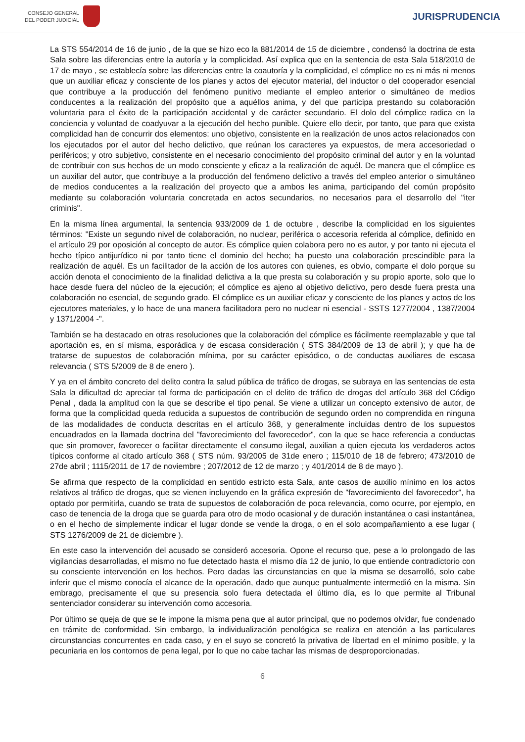CONSEJO GENERAL
DEL PODER JUDICIAL
JURISPRUDENCIA
La STS 554/2014 de 16 de junio , de la que se hizo eco la 881/2014 de 15 de diciembre , condensó la doctrina de esta Sala sobre las diferencias entre la autoría y la complicidad. Así explica que en la sentencia de esta Sala 518/2010 de 17 de mayo , se establecía sobre las diferencias entre la coautoría y la complicidad, el cómplice no es ni más ni menos que un auxiliar eficaz y consciente de los planes y actos del ejecutor material, del inductor o del cooperador esencial que contribuye a la producción del fenómeno punitivo mediante el empleo anterior o simultáneo de medios conducentes a la realización del propósito que a aquéllos anima, y del que participa prestando su colaboración voluntaria para el éxito de la participación accidental y de carácter secundario. El dolo del cómplice radica en la conciencia y voluntad de coadyuvar a la ejecución del hecho punible. Quiere ello decir, por tanto, que para que exista complicidad han de concurrir dos elementos: uno objetivo, consistente en la realización de unos actos relacionados con los ejecutados por el autor del hecho delictivo, que reúnan los caracteres ya expuestos, de mera accesoriedad o periféricos; y otro subjetivo, consistente en el necesario conocimiento del propósito criminal del autor y en la voluntad de contribuir con sus hechos de un modo consciente y eficaz a la realización de aquél. De manera que el cómplice es un auxiliar del autor, que contribuye a la producción del fenómeno delictivo a través del empleo anterior o simultáneo de medios conducentes a la realización del proyecto que a ambos les anima, participando del común propósito mediante su colaboración voluntaria concretada en actos secundarios, no necesarios para el desarrollo del "iter criminis".
En la misma línea argumental, la sentencia 933/2009 de 1 de octubre , describe la complicidad en los siguientes términos: "Existe un segundo nivel de colaboración, no nuclear, periférica o accesoria referida al cómplice, definido en el artículo 29 por oposición al concepto de autor. Es cómplice quien colabora pero no es autor, y por tanto ni ejecuta el hecho típico antijurídico ni por tanto tiene el dominio del hecho; ha puesto una colaboración prescindible para la realización de aquél. Es un facilitador de la acción de los autores con quienes, es obvio, comparte el dolo porque su acción denota el conocimiento de la finalidad delictiva a la que presta su colaboración y su propio aporte, solo que lo hace desde fuera del núcleo de la ejecución; el cómplice es ajeno al objetivo delictivo, pero desde fuera presta una colaboración no esencial, de segundo grado. El cómplice es un auxiliar eficaz y consciente de los planes y actos de los ejecutores materiales, y lo hace de una manera facilitadora pero no nuclear ni esencial - SSTS 1277/2004 , 1387/2004 y 1371/2004 -".
También se ha destacado en otras resoluciones que la colaboración del cómplice es fácilmente reemplazable y que tal aportación es, en sí misma, esporádica y de escasa consideración ( STS 384/2009 de 13 de abril ); y que ha de tratarse de supuestos de colaboración mínima, por su carácter episódico, o de conductas auxiliares de escasa relevancia ( STS 5/2009 de 8 de enero ).
Y ya en el ámbito concreto del delito contra la salud pública de tráfico de drogas, se subraya en las sentencias de esta Sala la dificultad de apreciar tal forma de participación en el delito de tráfico de drogas del artículo 368 del Código Penal , dada la amplitud con la que se describe el tipo penal. Se viene a utilizar un concepto extensivo de autor, de forma que la complicidad queda reducida a supuestos de contribución de segundo orden no comprendida en ninguna de las modalidades de conducta descritas en el artículo 368, y generalmente incluidas dentro de los supuestos encuadrados en la llamada doctrina del "favorecimiento del favorecedor", con la que se hace referencia a conductas que sin promover, favorecer o facilitar directamente el consumo ilegal, auxilian a quien ejecuta los verdaderos actos típicos conforme al citado artículo 368 ( STS núm. 93/2005 de 31de enero ; 115/010 de 18 de febrero; 473/2010 de 27de abril ; 1115/2011 de 17 de noviembre ; 207/2012 de 12 de marzo ; y 401/2014 de 8 de mayo ).
Se afirma que respecto de la complicidad en sentido estricto esta Sala, ante casos de auxilio mínimo en los actos relativos al tráfico de drogas, que se vienen incluyendo en la gráfica expresión de "favorecimiento del favorecedor", ha optado por permitirla, cuando se trata de supuestos de colaboración de poca relevancia, como ocurre, por ejemplo, en caso de tenencia de la droga que se guarda para otro de modo ocasional y de duración instantánea o casi instantánea, o en el hecho de simplemente indicar el lugar donde se vende la droga, o en el solo acompañamiento a ese lugar ( STS 1276/2009 de 21 de diciembre ).
En este caso la intervención del acusado se consideró accesoria. Opone el recurso que, pese a lo prolongado de las vigilancias desarrolladas, el mismo no fue detectado hasta el mismo día 12 de junio, lo que entiende contradictorio con su consciente intervención en los hechos. Pero dadas las circunstancias en que la misma se desarrolló, solo cabe inferir que el mismo conocía el alcance de la operación, dado que aunque puntualmente intermedió en la misma. Sin embrago, precisamente el que su presencia solo fuera detectada el último día, es lo que permite al Tribunal sentenciador considerar su intervención como accesoria.
Por último se queja de que se le impone la misma pena que al autor principal, que no podemos olvidar, fue condenado en trámite de conformidad. Sin embargo, la individualización penológica se realiza en atención a las particulares circunstancias concurrentes en cada caso, y en el suyo se concretó la privativa de libertad en el mínimo posible, y la pecuniaria en los contornos de pena legal, por lo que no cabe tachar las mismas de desproporcionadas.
6